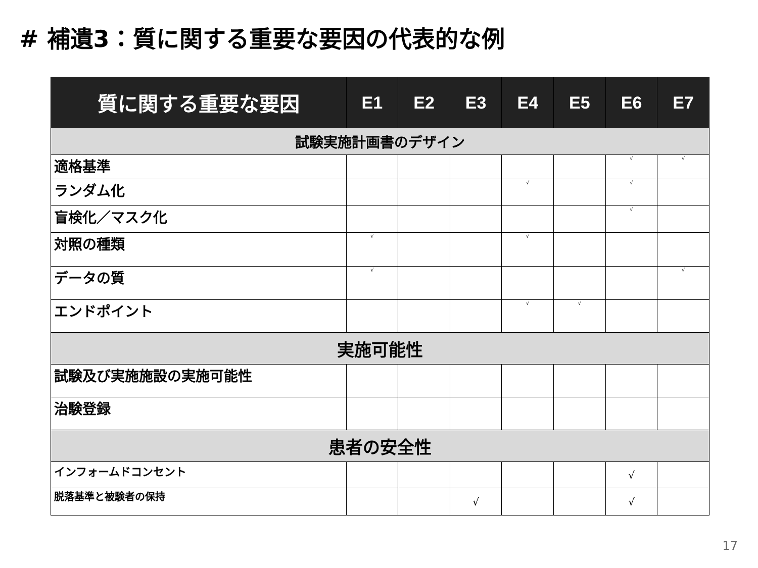# 補遺3：質に関する重要な要因の代表的な例
| 質に関する重要な要因 | E1 | E2 | E3 | E4 | E5 | E6 | E7 |
| --- | --- | --- | --- | --- | --- | --- | --- |
| 試験実施計画書のデザイン | | | | | | | |
| 適格基準 | | | | | | √ | √ |
| ランダム化 | | | | √ | | √ | |
| 盲検化／マスク化 | | | | | | √ | |
| 対照の種類 | √ | | | √ | | | |
| データの質 | √ | | | | | | √ |
| エンドポイント | | | | √ | √ | | |
| 実施可能性 | | | | | | | |
| 試験及び実施施設の実施可能性 | | | | | | | |
| 治験登録 | | | | | | | |
| 患者の安全性 | | | | | | | |
| インフォームドコンセント | | | | | | √ | |
| 脱落基準と被験者の保持 | | | √ | | | √ | |
17